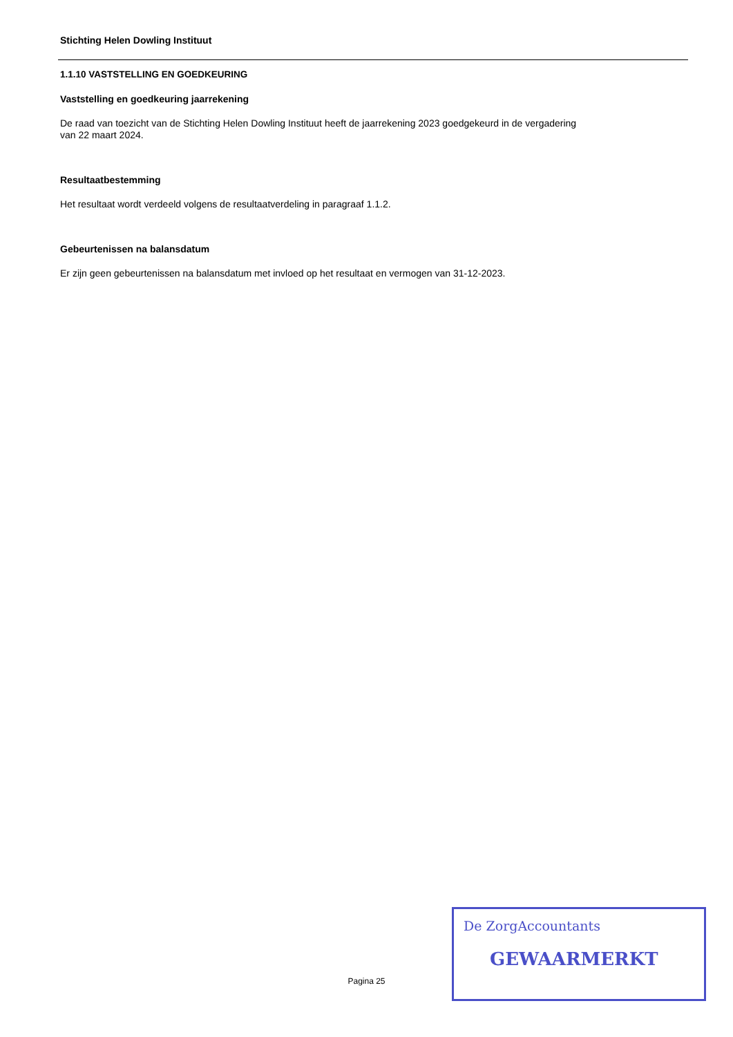Stichting Helen Dowling Instituut
1.1.10 VASTSTELLING EN GOEDKEURING
Vaststelling en goedkeuring jaarrekening
De raad van toezicht van de Stichting Helen Dowling Instituut heeft de jaarrekening 2023 goedgekeurd in de vergadering
van 22 maart 2024.
Resultaatbestemming
Het resultaat wordt verdeeld volgens de resultaatverdeling in paragraaf 1.1.2.
Gebeurtenissen na balansdatum
Er zijn geen gebeurtenissen na balansdatum met invloed op het resultaat en vermogen van 31-12-2023.
Pagina 25
De ZorgAccountants
GEWAARMERKT